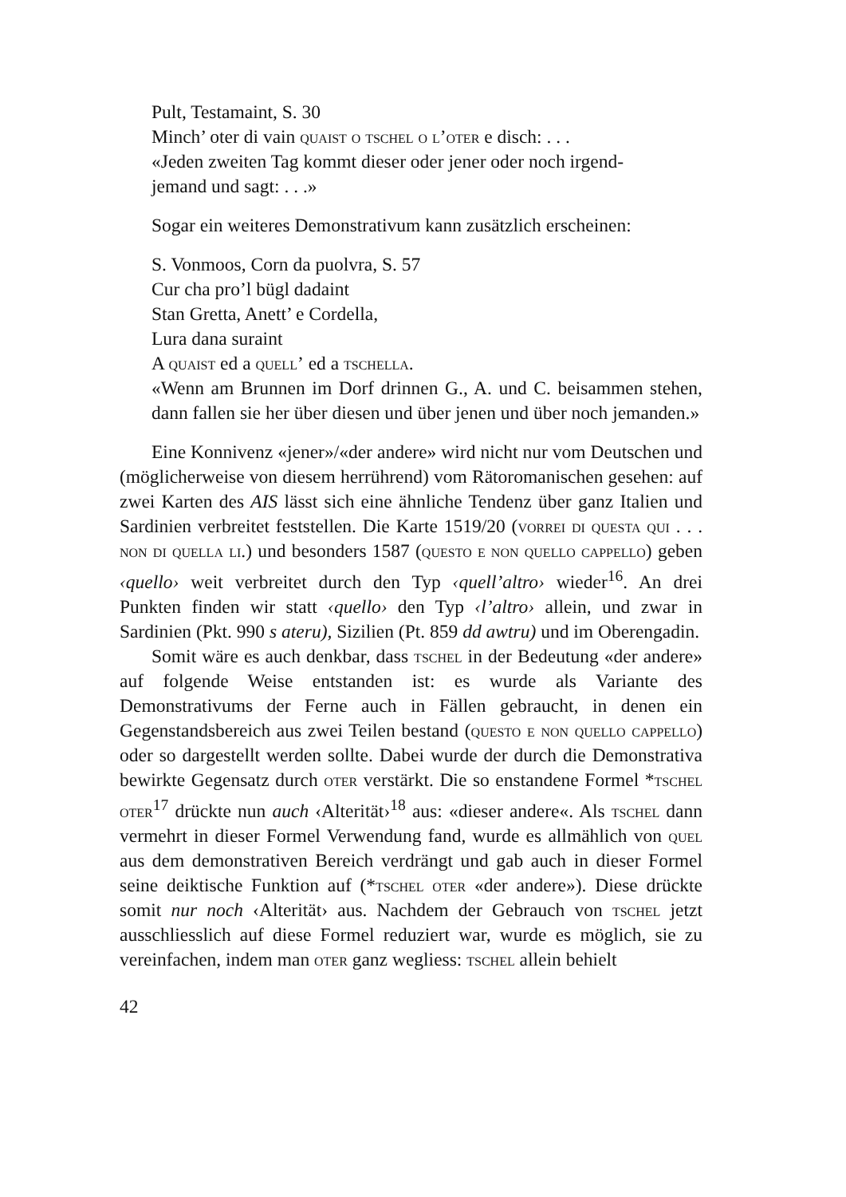Pult, Testamaint, S. 30
Minch’ oter di vain quaist o tschel o l’oter e disch: . . .
«Jeden zweiten Tag kommt dieser oder jener oder noch irgend-
jemand und sagt: . . .»
Sogar ein weiteres Demonstrativum kann zusätzlich erscheinen:
S. Vonmoos, Corn da puolvra, S. 57
Cur cha pro’l bügl dadaint
Stan Gretta, Anett’ e Cordella,
Lura dana suraint
A quaist ed a quell’ ed a tschella.
«Wenn am Brunnen im Dorf drinnen G., A. und C. beisammen stehen, dann fallen sie her über diesen und über jenen und über noch jemanden.»
Eine Konnivenz «jener»/«der andere» wird nicht nur vom Deutschen und (möglicherweise von diesem herrührend) vom Rätoromanischen gesehen: auf zwei Karten des AIS lässt sich eine ähnliche Tendenz über ganz Italien und Sardinien verbreitet feststellen. Die Karte 1519/20 (vorrei di questa qui . . . non di quella li.) und besonders 1587 (questo e non quello cappello) geben ‹quello› weit verbreitet durch den Typ ‹quell’altro› wieder<sup>16</sup>. An drei Punkten finden wir statt ‹quello› den Typ ‹l’altro› allein, und zwar in Sardinien (Pkt. 990 s ateru), Sizilien (Pt. 859 dd awtru) und im Oberengadin.
Somit wäre es auch denkbar, dass tschel in der Bedeutung «der andere» auf folgende Weise entstanden ist: es wurde als Variante des Demonstrativums der Ferne auch in Fällen gebraucht, in denen ein Gegenstandsbereich aus zwei Teilen bestand (questo e non quello cappello) oder so dargestellt werden sollte. Dabei wurde der durch die Demonstrativa bewirkte Gegensatz durch oter verstärkt. Die so enstandene Formel *tschel oter<sup>17</sup> drückte nun auch ‹Alterität›<sup>18</sup> aus: «dieser andere«. Als tschel dann vermehrt in dieser Formel Verwendung fand, wurde es allmählich von quel aus dem demonstrativen Bereich verdrängt und gab auch in dieser Formel seine deiktische Funktion auf (*tschel oter «der andere»). Diese drückte somit nur noch ‹Alterität› aus. Nachdem der Gebrauch von tschel jetzt ausschliesslich auf diese Formel reduziert war, wurde es möglich, sie zu vereinfachen, indem man oter ganz wegliess: tschel allein behielt
42